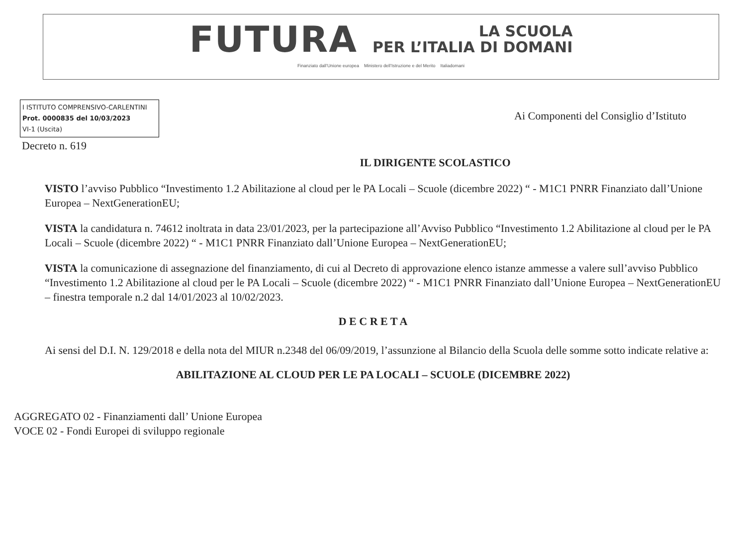FUTURA LA SCUOLA
PER L’ITALIA DI DOMANI
Finanziato dall’Unione europea Ministero dell’Istruzione e del Merito Italiadomani
I ISTITUTO COMPRENSIVO-CARLENTINI
Prot. 0000835 del 10/03/2023
VI-1 (Uscita)
Ai Componenti del Consiglio d’Istituto
Decreto n. 619
IL DIRIGENTE SCOLASTICO
VISTO l’avviso Pubblico “Investimento 1.2 Abilitazione al cloud per le PA Locali – Scuole (dicembre 2022) “ - M1C1 PNRR Finanziato dall’Unione Europea – NextGenerationEU;
VISTA la candidatura n. 74612 inoltrata in data 23/01/2023, per la partecipazione all’Avviso Pubblico “Investimento 1.2 Abilitazione al cloud per le PA Locali – Scuole (dicembre 2022) “ - M1C1 PNRR Finanziato dall’Unione Europea – NextGenerationEU;
VISTA la comunicazione di assegnazione del finanziamento, di cui al Decreto di approvazione elenco istanze ammesse a valere sull’avviso Pubblico “Investimento 1.2 Abilitazione al cloud per le PA Locali – Scuole (dicembre 2022) “ - M1C1 PNRR Finanziato dall’Unione Europea – NextGenerationEU – finestra temporale n.2 dal 14/01/2023 al 10/02/2023.
D E C R E T A
Ai sensi del D.I. N. 129/2018 e della nota del MIUR n.2348 del 06/09/2019, l’assunzione al Bilancio della Scuola delle somme sotto indicate relative a:
ABILITAZIONE AL CLOUD PER LE PA LOCALI – SCUOLE (DICEMBRE 2022)
AGGREGATO 02 - Finanziamenti dall’ Unione Europea
VOCE 02 - Fondi Europei di sviluppo regionale